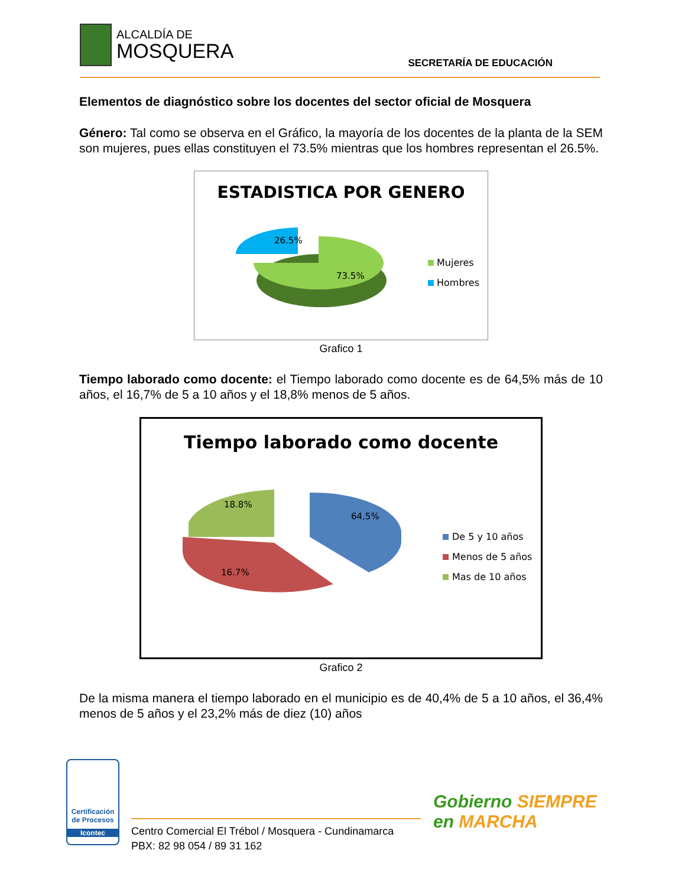ALCALDÍA DE
MOSQUERA SECRETARÍA DE EDUCACIÓN
Elementos de diagnóstico sobre los docentes del sector oficial de Mosquera
Género: Tal como se observa en el Gráfico, la mayoría de los docentes de la planta de la SEM son mujeres, pues ellas constituyen el 73.5% mientras que los hombres representan el 26.5%.
ESTADISTICA POR GENERO
26.5%
73.5%
Mujeres
Hombres
Grafico 1
Tiempo laborado como docente: el Tiempo laborado como docente es de 64,5% más de 10 años, el 16,7% de 5 a 10 años y el 18,8% menos de 5 años.
Tiempo laborado como docente
18.8%
64,5%
16.7%
De 5 y 10 años
Menos de 5 años
Mas de 10 años
Grafico 2
De la misma manera el tiempo laborado en el municipio es de 40,4% de 5 a 10 años, el 36,4% menos de 5 años y el 23,2% más de diez (10) años
Certificación de Procesos
Icontec
Centro Comercial El Trébol / Mosquera - Cundinamarca
PBX: 82 98 054 / 89 31 162
Gobierno SIEMPRE
en MARCHA